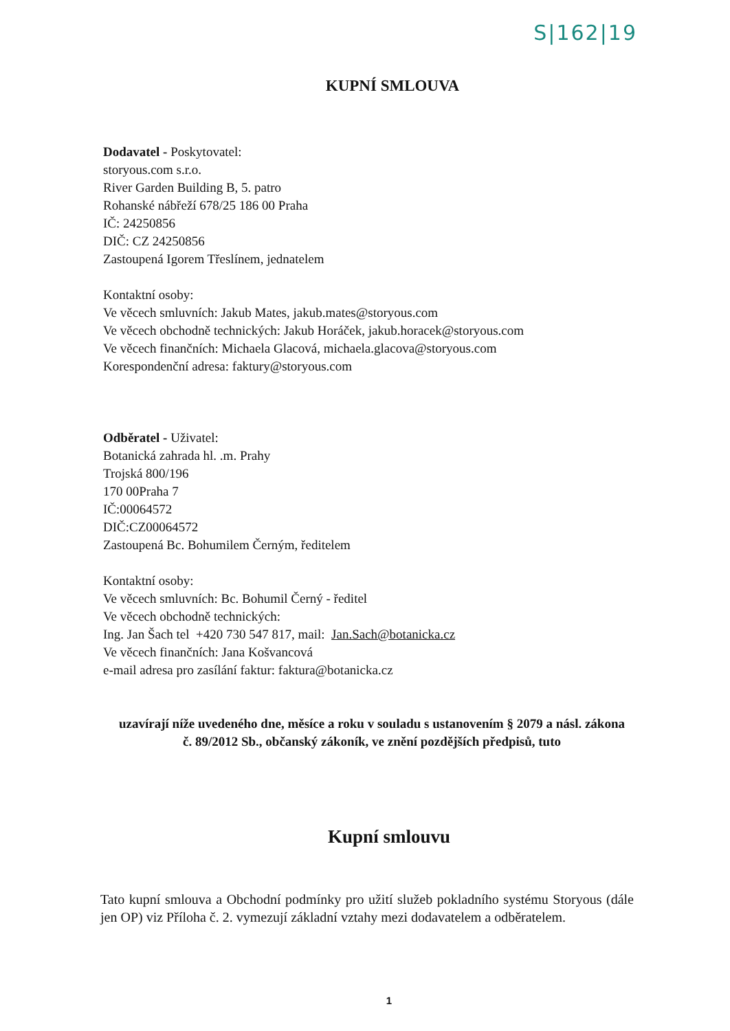S|162|19
KUPNÍ SMLOUVA
Dodavatel - Poskytovatel:
storyous.com s.r.o.
River Garden Building B, 5. patro
Rohanské nábřeží 678/25 186 00 Praha
IČ: 24250856
DIČ: CZ 24250856
Zastoupená Igorem Třeslínem, jednatelem
Kontaktní osoby:
Ve věcech smluvních: Jakub Mates, jakub.mates@storyous.com
Ve věcech obchodně technických: Jakub Horáček, jakub.horacek@storyous.com
Ve věcech finančních: Michaela Glacová, michaela.glacova@storyous.com
Korespondenční adresa: faktury@storyous.com
Odběratel - Uživatel:
Botanická zahrada hl. .m. Prahy
Trojská 800/196
170 00Praha 7
IČ:00064572
DIČ:CZ00064572
Zastoupená Bc. Bohumilem Černým, ředitelem
Kontaktní osoby:
Ve věcech smluvních: Bc. Bohumil Černý - ředitel
Ve věcech obchodně technických:
Ing. Jan Šach tel +420 730 547 817, mail: Jan.Sach@botanicka.cz
Ve věcech finančních: Jana Košvancová
e-mail adresa pro zasílání faktur: faktura@botanicka.cz
uzavírají níže uvedeného dne, měsíce a roku v souladu s ustanovením § 2079 a násl. zákona č. 89/2012 Sb., občanský zákoník, ve znění pozdějších předpisů, tuto
Kupní smlouvu
Tato kupní smlouva a Obchodní podmínky pro užití služeb pokladního systému Storyous (dále jen OP) viz Příloha č. 2. vymezují základní vztahy mezi dodavatelem a odběratelem.
1